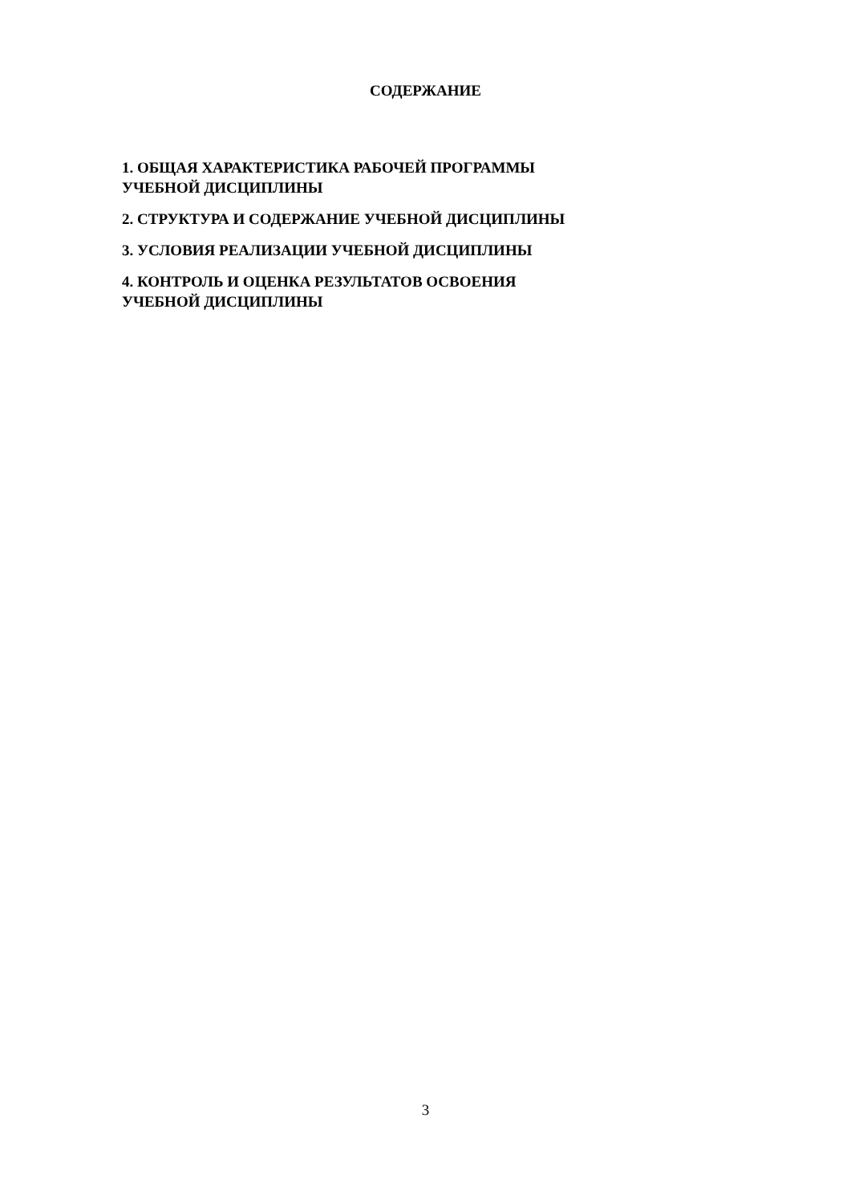СОДЕРЖАНИЕ
1. ОБЩАЯ ХАРАКТЕРИСТИКА РАБОЧЕЙ ПРОГРАММЫ
УЧЕБНОЙ ДИСЦИПЛИНЫ
2. СТРУКТУРА И СОДЕРЖАНИЕ УЧЕБНОЙ ДИСЦИПЛИНЫ
3. УСЛОВИЯ РЕАЛИЗАЦИИ УЧЕБНОЙ ДИСЦИПЛИНЫ
4. КОНТРОЛЬ И ОЦЕНКА РЕЗУЛЬТАТОВ ОСВОЕНИЯ
УЧЕБНОЙ ДИСЦИПЛИНЫ
3